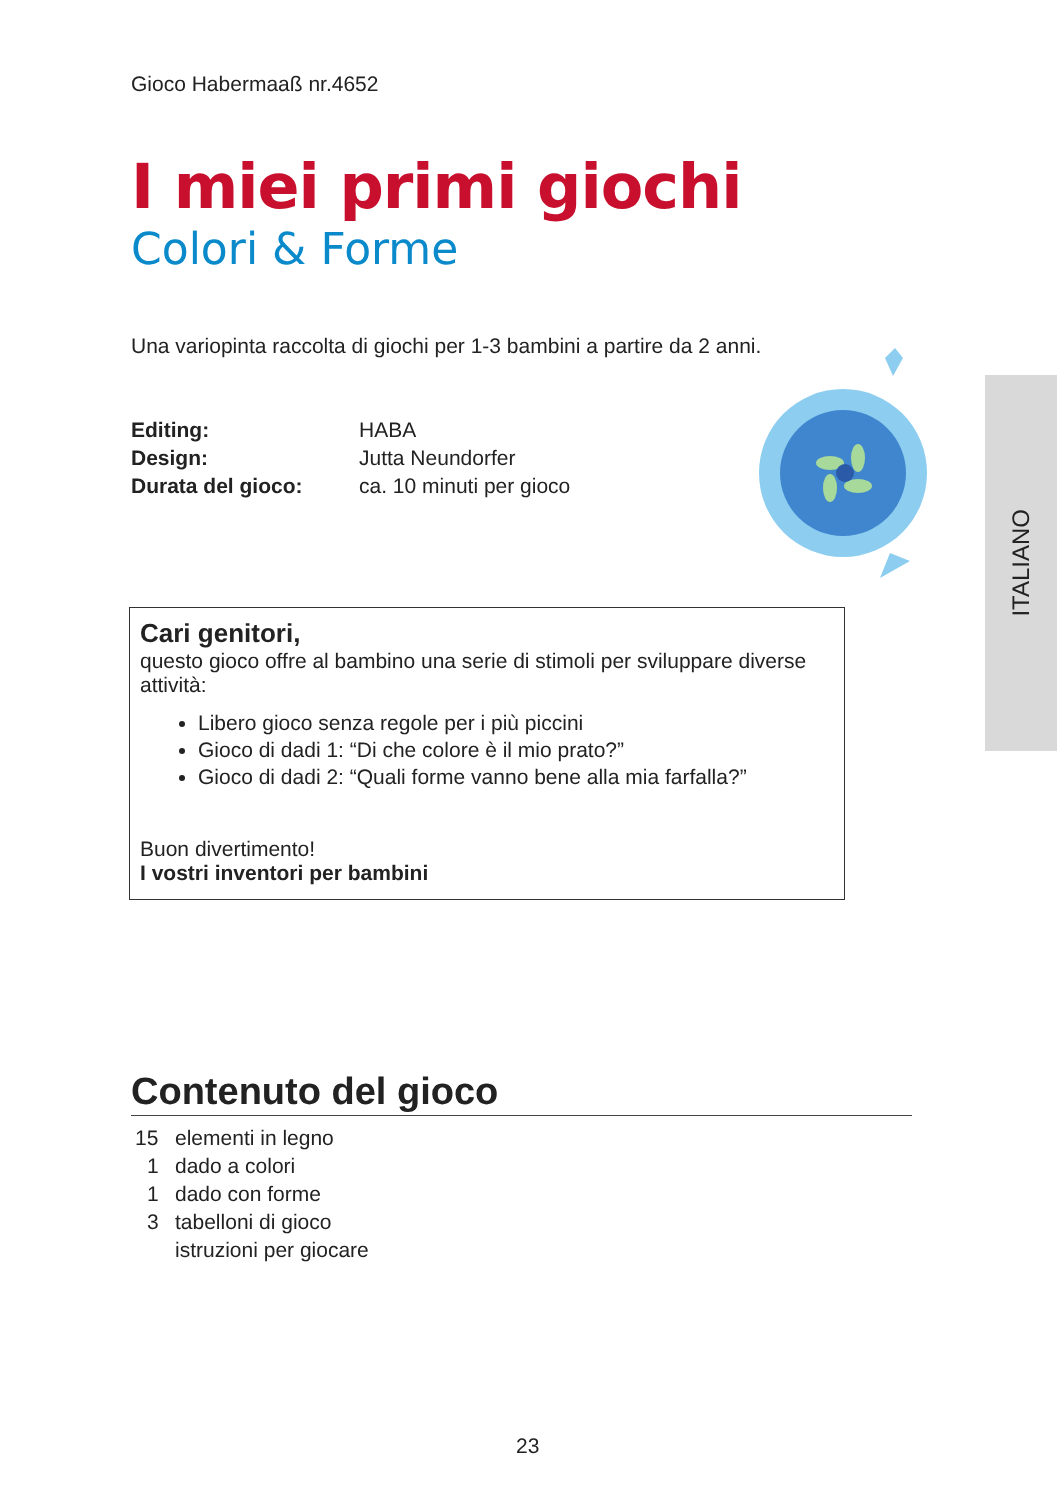ITALIANO
Gioco Habermaaß nr.4652
I miei primi giochi
Colori & Forme
Una variopinta raccolta di giochi per 1-3 bambini a partire da 2 anni.
| Editing: | HABA |
| Design: | Jutta Neundorfer |
| Durata del gioco: | ca. 10 minuti per gioco |
Cari genitori,
questo gioco offre al bambino una serie di stimoli per sviluppare diverse attività:
Libero gioco senza regole per i più piccini
Gioco di dadi 1: “Di che colore è il mio prato?”
Gioco di dadi 2: “Quali forme vanno bene alla mia farfalla?”
Buon divertimento!
I vostri inventori per bambini
Contenuto del gioco
| 15 | elementi in legno |
| 1 | dado a colori |
| 1 | dado con forme |
| 3 | tabelloni di gioco |
| | istruzioni per giocare |
23